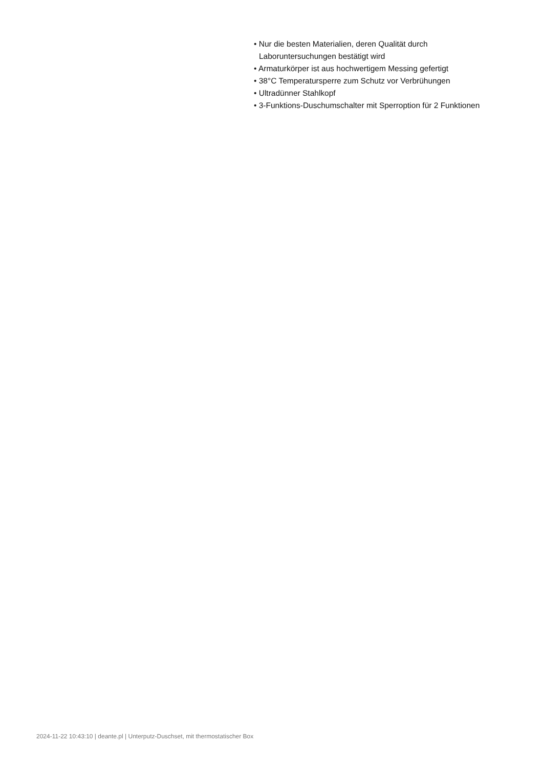• Nur die besten Materialien, deren Qualität durch
Laboruntersuchungen bestätigt wird
• Armaturkörper ist aus hochwertigem Messing gefertigt
• 38°C Temperatursperre zum Schutz vor Verbrühungen
• Ultradünner Stahlkopf
• 3-Funktions-Duschumschalter mit Sperroption für 2 Funktionen
2024-11-22 10:43:10 | deante.pl | Unterputz-Duschset, mit thermostatischer Box